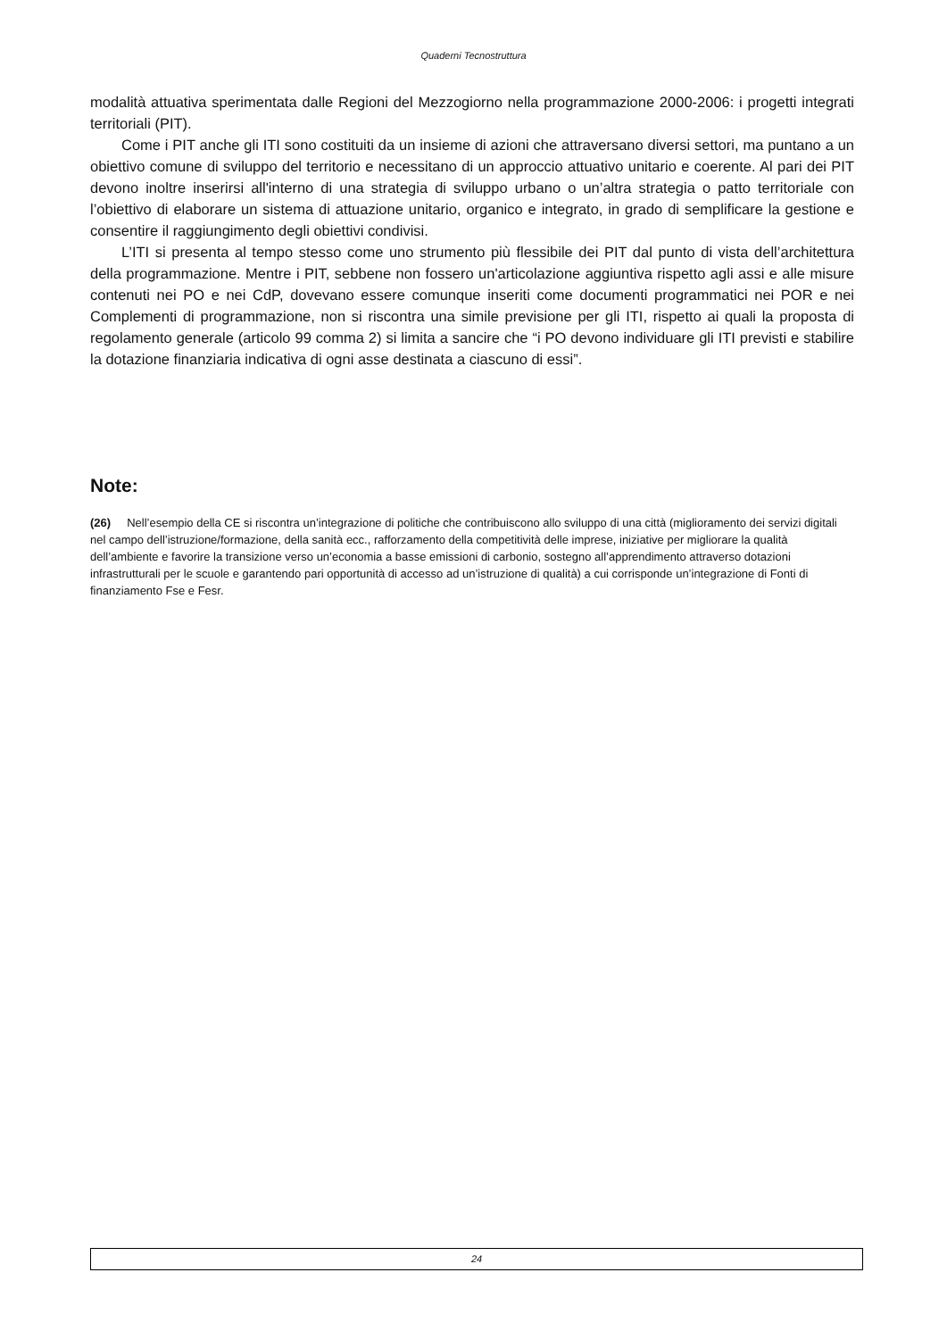Quaderni Tecnostruttura
modalità attuativa sperimentata dalle Regioni del Mezzogiorno nella programmazione 2000-2006: i progetti integrati territoriali (PIT).
Come i PIT anche gli ITI sono costituiti da un insieme di azioni che attraversano diversi settori, ma puntano a un obiettivo comune di sviluppo del territorio e necessitano di un approccio attuativo unitario e coerente. Al pari dei PIT devono inoltre inserirsi all'interno di una strategia di sviluppo urbano o un’altra strategia o patto territoriale con l’obiettivo di elaborare un sistema di attuazione unitario, organico e integrato, in grado di semplificare la gestione e consentire il raggiungimento degli obiettivi condivisi.
L’ITI si presenta al tempo stesso come uno strumento più flessibile dei PIT dal punto di vista dell’architettura della programmazione. Mentre i PIT, sebbene non fossero un'articolazione aggiuntiva rispetto agli assi e alle misure contenuti nei PO e nei CdP, dovevano essere comunque inseriti come documenti programmatici nei POR e nei Complementi di programmazione, non si riscontra una simile previsione per gli ITI, rispetto ai quali la proposta di regolamento generale (articolo 99 comma 2) si limita a sancire che “i PO devono individuare gli ITI previsti e stabilire la dotazione finanziaria indicativa di ogni asse destinata a ciascuno di essi”.
Note:
(26) Nell’esempio della CE si riscontra un’integrazione di politiche che contribuiscono allo sviluppo di una città (miglioramento dei servizi digitali nel campo dell’istruzione/formazione, della sanità ecc., rafforzamento della competitività delle imprese, iniziative per migliorare la qualità dell’ambiente e favorire la transizione verso un’economia a basse emissioni di carbonio, sostegno all’apprendimento attraverso dotazioni infrastrutturali per le scuole e garantendo pari opportunità di accesso ad un’istruzione di qualità) a cui corrisponde un’integrazione di Fonti di finanziamento Fse e Fesr.
24